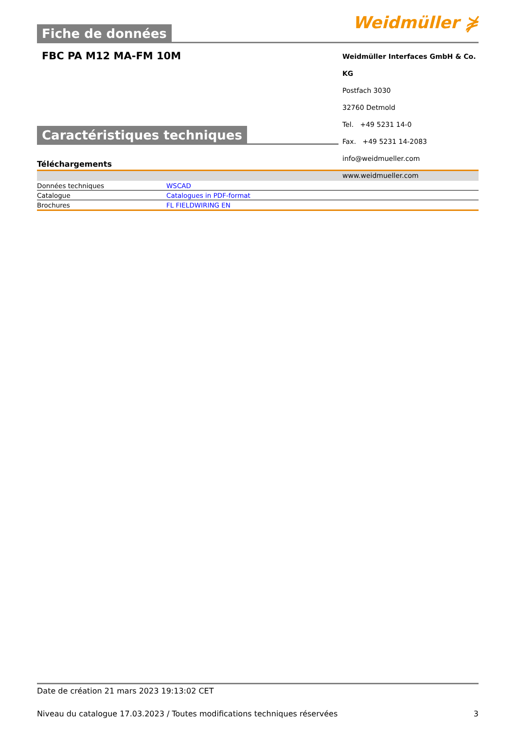Fiche de données
Weidmüller ⋡
FBC PA M12 MA-FM 10M
Weidmüller Interfaces GmbH & Co. KG
Postfach 3030
32760 Detmold
Tel. +49 5231 14-0
Fax. +49 5231 14-2083
info@weidmueller.com
www.weidmueller.com
Caractéristiques techniques
Téléchargements
| Données techniques | WSCAD |
| Catalogue | Catalogues in PDF-format |
| Brochures | FL FIELDWIRING EN |
Date de création 21 mars 2023 19:13:02 CET
Niveau du catalogue 17.03.2023 / Toutes modifications techniques réservées 3